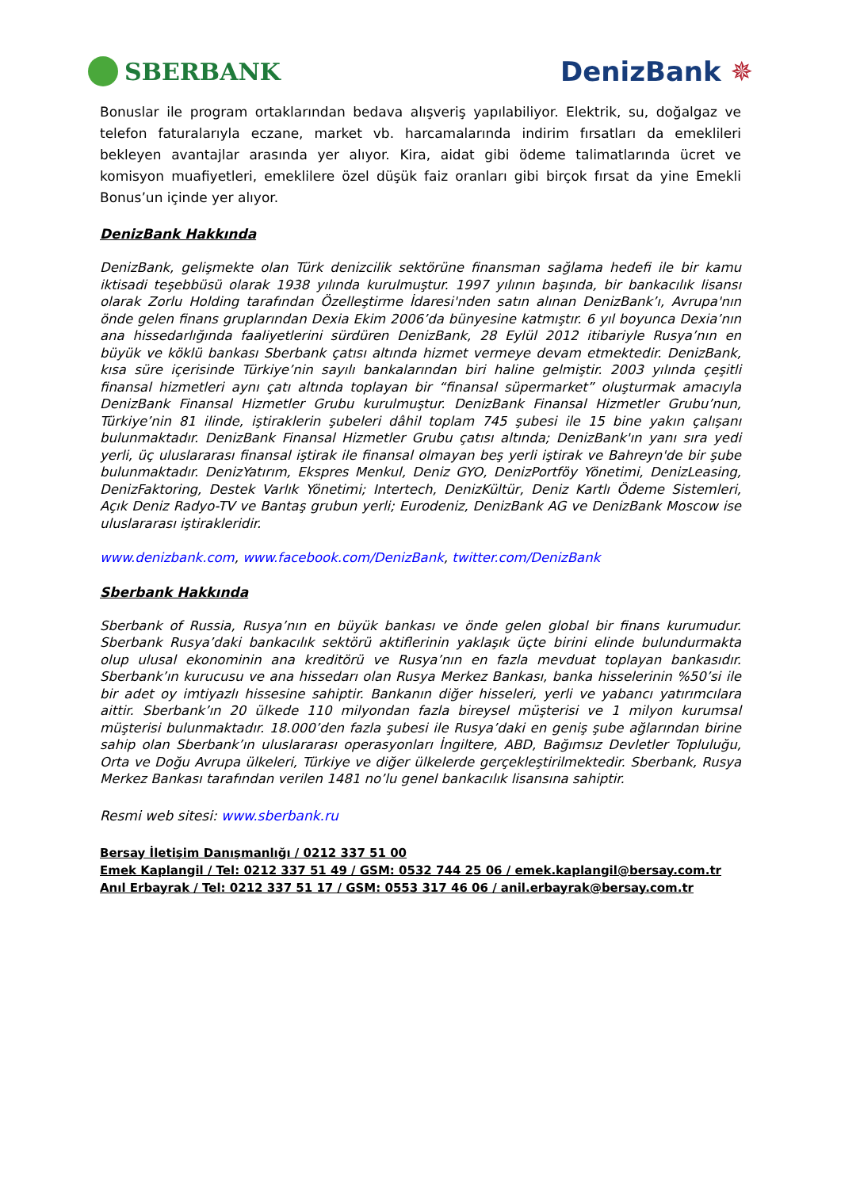SBERBANK DenizBank ✵
Bonuslar ile program ortaklarından bedava alışveriş yapılabiliyor. Elektrik, su, doğalgaz ve telefon faturalarıyla eczane, market vb. harcamalarında indirim fırsatları da emeklileri bekleyen avantajlar arasında yer alıyor. Kira, aidat gibi ödeme talimatlarında ücret ve komisyon muafiyetleri, emeklilere özel düşük faiz oranları gibi birçok fırsat da yine Emekli Bonus’un içinde yer alıyor.
DenizBank Hakkında
DenizBank, gelişmekte olan Türk denizcilik sektörüne finansman sağlama hedefi ile bir kamu iktisadi teşebbüsü olarak 1938 yılında kurulmuştur. 1997 yılının başında, bir bankacılık lisansı olarak Zorlu Holding tarafından Özelleştirme İdaresi'nden satın alınan DenizBank’ı, Avrupa'nın önde gelen finans gruplarından Dexia Ekim 2006’da bünyesine katmıştır. 6 yıl boyunca Dexia’nın ana hissedarlığında faaliyetlerini sürdüren DenizBank, 28 Eylül 2012 itibariyle Rusya’nın en büyük ve köklü bankası Sberbank çatısı altında hizmet vermeye devam etmektedir. DenizBank, kısa süre içerisinde Türkiye’nin sayılı bankalarından biri haline gelmiştir. 2003 yılında çeşitli finansal hizmetleri aynı çatı altında toplayan bir “finansal süpermarket” oluşturmak amacıyla DenizBank Finansal Hizmetler Grubu kurulmuştur. DenizBank Finansal Hizmetler Grubu’nun, Türkiye’nin 81 ilinde, iştiraklerin şubeleri dâhil toplam 745 şubesi ile 15 bine yakın çalışanı bulunmaktadır. DenizBank Finansal Hizmetler Grubu çatısı altında; DenizBank'ın yanı sıra yedi yerli, üç uluslararası finansal iştirak ile finansal olmayan beş yerli iştirak ve Bahreyn'de bir şube bulunmaktadır. DenizYatırım, Ekspres Menkul, Deniz GYO, DenizPortföy Yönetimi, DenizLeasing, DenizFaktoring, Destek Varlık Yönetimi; Intertech, DenizKültür, Deniz Kartlı Ödeme Sistemleri, Açık Deniz Radyo-TV ve Bantaş grubun yerli; Eurodeniz, DenizBank AG ve DenizBank Moscow ise uluslararası iştirakleridir.
www.denizbank.com, www.facebook.com/DenizBank, twitter.com/DenizBank
Sberbank Hakkında
Sberbank of Russia, Rusya’nın en büyük bankası ve önde gelen global bir finans kurumudur. Sberbank Rusya’daki bankacılık sektörü aktiflerinin yaklaşık üçte birini elinde bulundurmakta olup ulusal ekonominin ana kreditörü ve Rusya’nın en fazla mevduat toplayan bankasıdır. Sberbank’ın kurucusu ve ana hissedarı olan Rusya Merkez Bankası, banka hisselerinin %50’si ile bir adet oy imtiyazlı hissesine sahiptir. Bankanın diğer hisseleri, yerli ve yabancı yatırımcılara aittir. Sberbank’ın 20 ülkede 110 milyondan fazla bireysel müşterisi ve 1 milyon kurumsal müşterisi bulunmaktadır. 18.000’den fazla şubesi ile Rusya’daki en geniş şube ağlarından birine sahip olan Sberbank’ın uluslararası operasyonları İngiltere, ABD, Bağımsız Devletler Topluluğu, Orta ve Doğu Avrupa ülkeleri, Türkiye ve diğer ülkelerde gerçekleştirilmektedir. Sberbank, Rusya Merkez Bankası tarafından verilen 1481 no’lu genel bankacılık lisansına sahiptir.
Resmi web sitesi: www.sberbank.ru
Bersay İletişim Danışmanlığı / 0212 337 51 00
Emek Kaplangil / Tel: 0212 337 51 49 / GSM: 0532 744 25 06 / emek.kaplangil@bersay.com.tr
Anıl Erbayrak / Tel: 0212 337 51 17 / GSM: 0553 317 46 06 / anil.erbayrak@bersay.com.tr